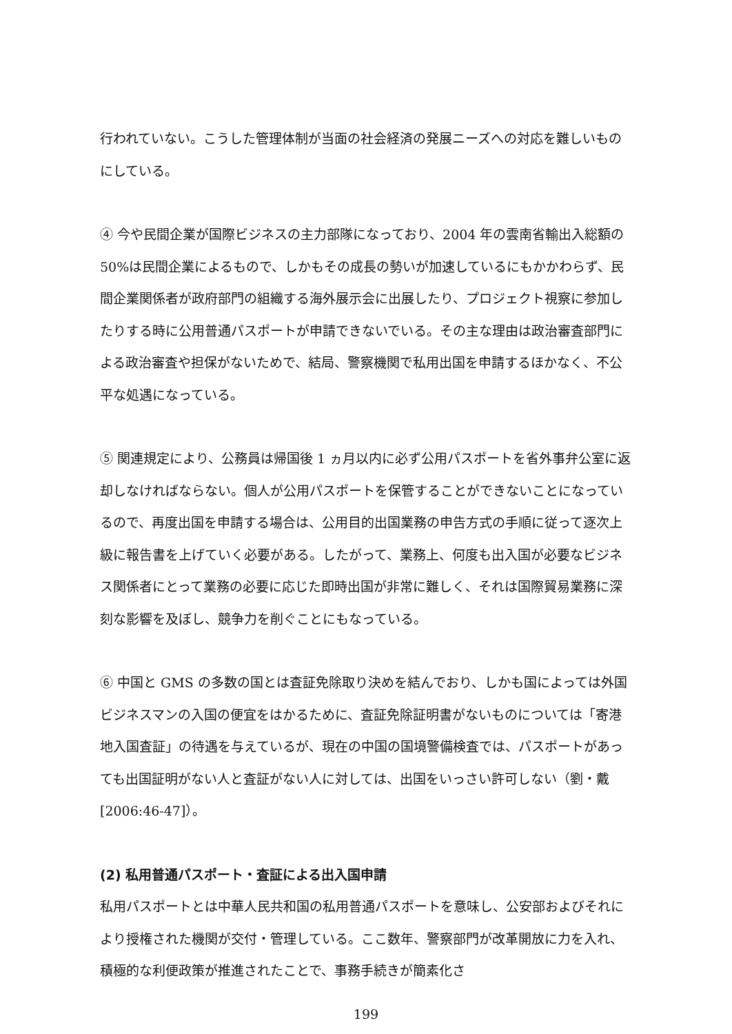行われていない。こうした管理体制が当面の社会経済の発展ニーズへの対応を難しいものにしている。
④ 今や民間企業が国際ビジネスの主力部隊になっており、2004 年の雲南省輸出入総額の 50%は民間企業によるもので、しかもその成長の勢いが加速しているにもかかわらず、民間企業関係者が政府部門の組織する海外展示会に出展したり、プロジェクト視察に参加したりする時に公用普通パスポートが申請できないでいる。その主な理由は政治審査部門による政治審査や担保がないためで、結局、警察機関で私用出国を申請するほかなく、不公平な処遇になっている。
⑤ 関連規定により、公務員は帰国後 1 ヵ月以内に必ず公用パスポートを省外事弁公室に返却しなければならない。個人が公用パスポートを保管することができないことになっているので、再度出国を申請する場合は、公用目的出国業務の申告方式の手順に従って逐次上級に報告書を上げていく必要がある。したがって、業務上、何度も出入国が必要なビジネス関係者にとって業務の必要に応じた即時出国が非常に難しく、それは国際貿易業務に深刻な影響を及ぼし、競争力を削ぐことにもなっている。
⑥ 中国と GMS の多数の国とは査証免除取り決めを結んでおり、しかも国によっては外国ビジネスマンの入国の便宜をはかるために、査証免除証明書がないものについては「寄港地入国査証」の待遇を与えているが、現在の中国の国境警備検査では、パスポートがあっても出国証明がない人と査証がない人に対しては、出国をいっさい許可しない（劉・戴 [2006:46-47]）。
(2) 私用普通パスポート・査証による出入国申請
私用パスポートとは中華人民共和国の私用普通パスポートを意味し、公安部およびそれにより授権された機関が交付・管理している。ここ数年、警察部門が改革開放に力を入れ、積極的な利便政策が推進されたことで、事務手続きが簡素化さ
199